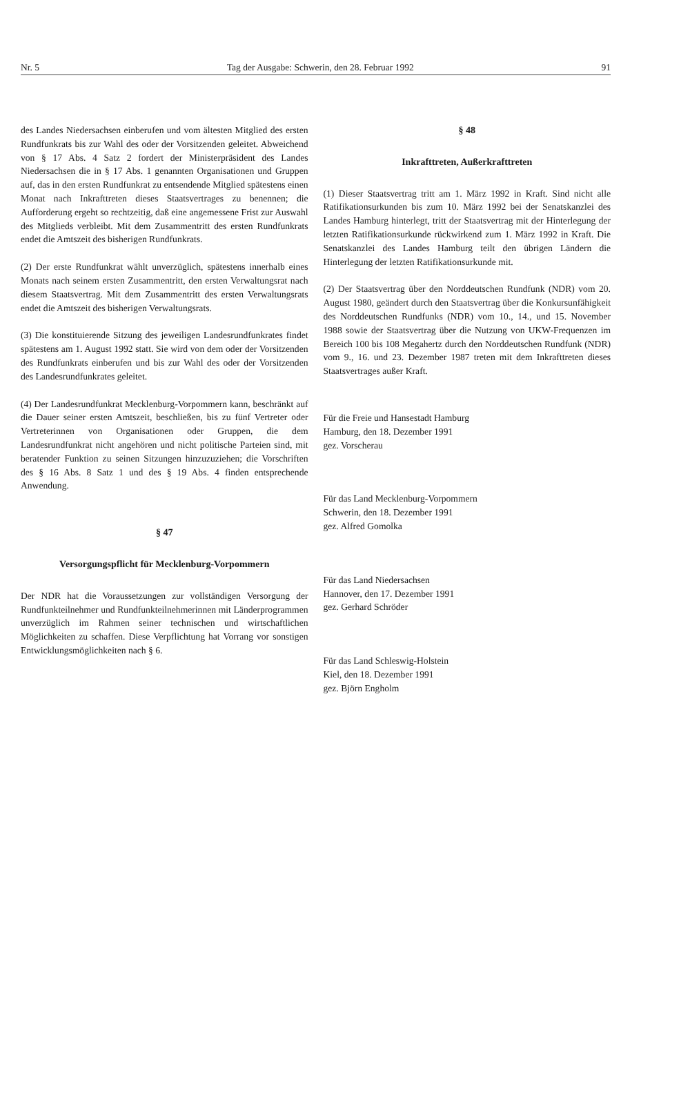Nr. 5 Tag der Ausgabe: Schwerin, den 28. Februar 1992 91
des Landes Niedersachsen einberufen und vom ältesten Mitglied des ersten Rundfunkrats bis zur Wahl des oder der Vorsitzenden geleitet. Abweichend von § 17 Abs. 4 Satz 2 fordert der Ministerpräsident des Landes Niedersachsen die in § 17 Abs. 1 genannten Organisationen und Gruppen auf, das in den ersten Rundfunkrat zu entsendende Mitglied spätestens einen Monat nach Inkrafttreten dieses Staatsvertrages zu benennen; die Aufforderung ergeht so rechtzeitig, daß eine angemessene Frist zur Auswahl des Mitglieds verbleibt. Mit dem Zusammentritt des ersten Rundfunkrats endet die Amtszeit des bisherigen Rundfunkrats.
(2) Der erste Rundfunkrat wählt unverzüglich, spätestens innerhalb eines Monats nach seinem ersten Zusammentritt, den ersten Verwaltungsrat nach diesem Staatsvertrag. Mit dem Zusammentritt des ersten Verwaltungsrats endet die Amtszeit des bisherigen Verwaltungsrats.
(3) Die konstituierende Sitzung des jeweiligen Landesrundfunkrates findet spätestens am 1. August 1992 statt. Sie wird von dem oder der Vorsitzenden des Rundfunkrats einberufen und bis zur Wahl des oder der Vorsitzenden des Landesrundfunkrates geleitet.
(4) Der Landesrundfunkrat Mecklenburg-Vorpommern kann, beschränkt auf die Dauer seiner ersten Amtszeit, beschließen, bis zu fünf Vertreter oder Vertreterinnen von Organisationen oder Gruppen, die dem Landesrundfunkrat nicht angehören und nicht politische Parteien sind, mit beratender Funktion zu seinen Sitzungen hinzuzuziehen; die Vorschriften des § 16 Abs. 8 Satz 1 und des § 19 Abs. 4 finden entsprechende Anwendung.
§ 47
Versorgungspflicht für Mecklenburg-Vorpommern
Der NDR hat die Voraussetzungen zur vollständigen Versorgung der Rundfunkteilnehmer und Rundfunkteilnehmerinnen mit Länderprogrammen unverzüglich im Rahmen seiner technischen und wirtschaftlichen Möglichkeiten zu schaffen. Diese Verpflichtung hat Vorrang vor sonstigen Entwicklungsmöglichkeiten nach § 6.
§ 48
Inkrafttreten, Außerkrafttreten
(1) Dieser Staatsvertrag tritt am 1. März 1992 in Kraft. Sind nicht alle Ratifikationsurkunden bis zum 10. März 1992 bei der Senatskanzlei des Landes Hamburg hinterlegt, tritt der Staatsvertrag mit der Hinterlegung der letzten Ratifikationsurkunde rückwirkend zum 1. März 1992 in Kraft. Die Senatskanzlei des Landes Hamburg teilt den übrigen Ländern die Hinterlegung der letzten Ratifikationsurkunde mit.
(2) Der Staatsvertrag über den Norddeutschen Rundfunk (NDR) vom 20. August 1980, geändert durch den Staatsvertrag über die Konkursunfähigkeit des Norddeutschen Rundfunks (NDR) vom 10., 14., und 15. November 1988 sowie der Staatsvertrag über die Nutzung von UKW-Frequenzen im Bereich 100 bis 108 Megahertz durch den Norddeutschen Rundfunk (NDR) vom 9., 16. und 23. Dezember 1987 treten mit dem Inkrafttreten dieses Staatsvertrages außer Kraft.
Für die Freie und Hansestadt Hamburg
Hamburg, den 18. Dezember 1991
gez. Vorscherau
Für das Land Mecklenburg-Vorpommern
Schwerin, den 18. Dezember 1991
gez. Alfred Gomolka
Für das Land Niedersachsen
Hannover, den 17. Dezember 1991
gez. Gerhard Schröder
Für das Land Schleswig-Holstein
Kiel, den 18. Dezember 1991
gez. Björn Engholm